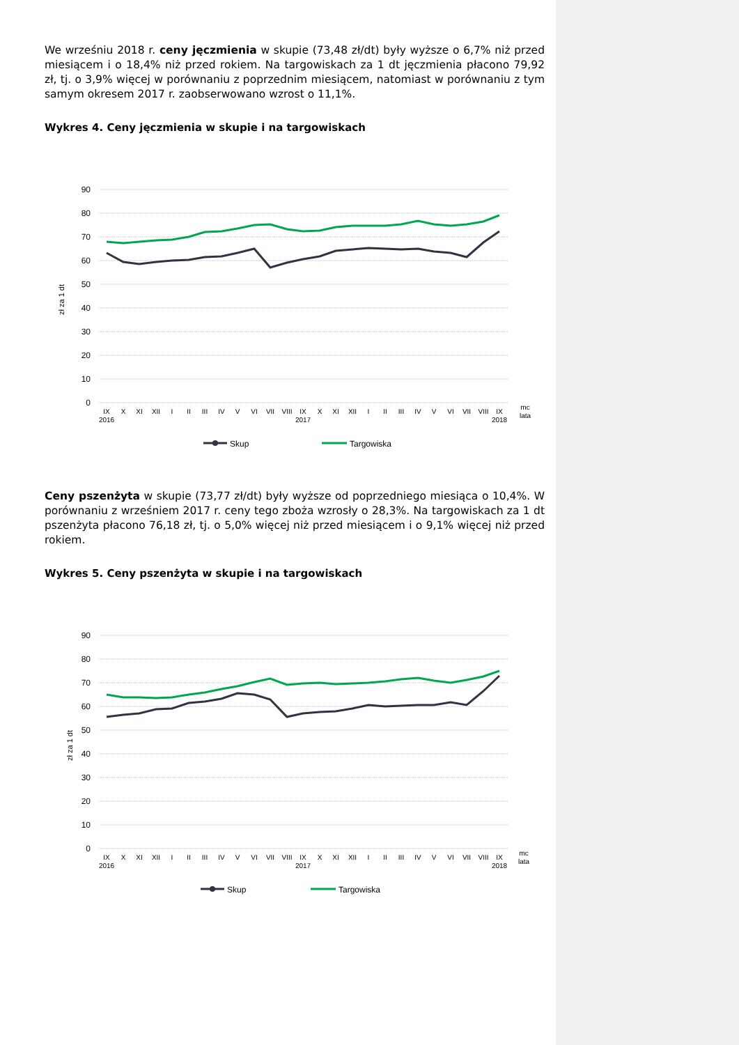We wrześniu 2018 r. ceny jęczmienia w skupie (73,48 zł/dt) były wyższe o 6,7% niż przed miesiącem i o 18,4% niż przed rokiem. Na targowiskach za 1 dt jęczmienia płacono 79,92 zł, tj. o 3,9% więcej w porównaniu z poprzednim miesiącem, natomiast w porównaniu z tym samym okresem 2017 r. zaobserwowano wzrost o 11,1%.
Wykres 4. Ceny jęczmienia w skupie i na targowiskach
90
80
70
60
50
40
30
20
10
0
zł za 1 dt
IX
X
XI
XII
I
II
III
IV
V
VI
VII
VIII
IX
X
XI
XII
I
II
III
IV
V
VI
VII
VIII
IX
mc
2016
2017
2018
lata
Skup
Targowiska
Ceny pszenżyta w skupie (73,77 zł/dt) były wyższe od poprzedniego miesiąca o 10,4%. W porównaniu z wrześniem 2017 r. ceny tego zboża wzrosły o 28,3%. Na targowiskach za 1 dt pszenżyta płacono 76,18 zł, tj. o 5,0% więcej niż przed miesiącem i o 9,1% więcej niż przed rokiem.
Wykres 5. Ceny pszenżyta w skupie i na targowiskach
90
80
70
60
50
40
30
20
10
0
zł za 1 dt
IX
X
XI
XII
I
II
III
IV
V
VI
VII
VIII
IX
X
XI
XII
I
II
III
IV
V
VI
VII
VIII
IX
mc
2016
2017
2018
lata
Skup
Targowiska